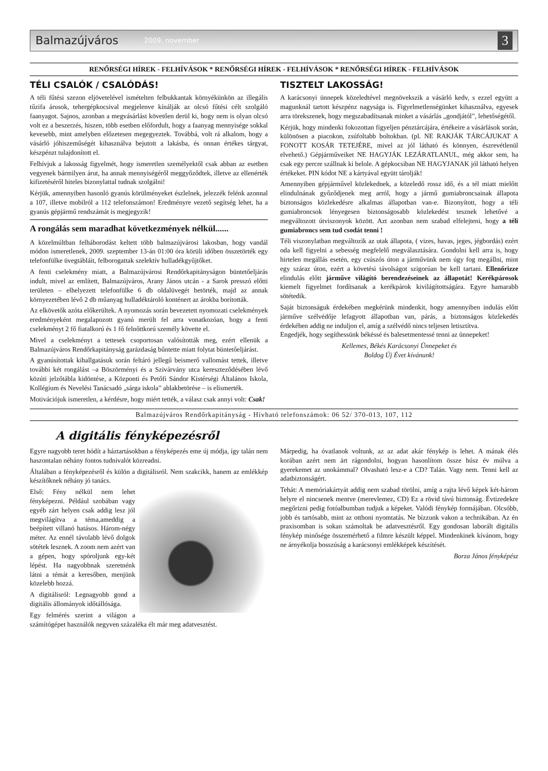Balmazújváros 2009. november 3
RENŐRSÉGI HÍREK - FELHÍVÁSOK * RENŐRSÉGI HÍREK - FELHÍVÁSOK * RENŐRSÉGI HÍREK - FELHÍVÁSOK
TÉLI CSALÓK / CSALÓDÁS!
A téli fűtési szezon eljövetelével ismételten felbukkantak környékünkön az illegális tűzifa árusok, tehergépkocsival megjelenve kínálják az olcsó fűtési célt szolgáló faanyagot. Sajnos, azonban a megvásárlást követően derül ki, hogy nem is olyan olcsó volt ez a beszerzés, hiszen, több esetben előfordult, hogy a faanyag mennyisége sokkal kevesebb, mint amelyben előzetesen megegyeztek. Továbbá, volt rá alkalom, hogy a vásárló jóhiszeműségét kihasználva bejutott a lakásba, és onnan értékes tárgyat, készpénzt tulajdonított el.
Felhívjuk a lakosság figyelmét, hogy ismeretlen személyektől csak abban az esetben vegyenek bármilyen árut, ha annak mennyiségéről meggyőződtek, illetve az ellenérték kifizetéséről hiteles bizonylattal tudnak szolgálni!
Kérjük, amennyiben hasonló gyanús körülményeket észlelnek, jelezzék felénk azonnal a 107, illetve mobilról a 112 telefonszámon! Eredményre vezető segítség lehet, ha a gyanús gépjármű rendszámát is megjegyzik!
A rongálás sem maradhat következmények nélkül......
A közelmúltban felháborodást keltett több balmazújvárosi lakosban, hogy vandál módon ismeretlenek, 2009. szeptember 13-án 01:00 óra körüli időben összetörték egy telefonfülke üvegtábláit, felborogattak szelektív hulladékgyűjtőket.
A fenti cselekmény miatt, a Balmazújvárosi Rendőrkapitányságon büntetőeljárás indult, mivel az említett, Balmazújváros, Arany János utcán - a Sarok presszó előtti területen – elhelyezett telefonfülke 6 db oldalüvegét betörték, majd az annak környezetében lévő 2 db műanyag hulladéktároló konténert az árokba borították.
Az elkövetők azóta előkerültek. A nyomozás során bevezetett nyomozati cselekmények eredményeként megalapozott gyanú merült fel arra vonatkozóan, hogy a fenti cselekményt 2 fő fiatalkorú és 1 fő felnőttkorú személy követte el.
Mivel a cselekményt a tettesek csoportosan valósították meg, ezért ellenük a Balmazújváros Rendőrkapitányság garázdaság bűntette miatt folytat büntetőeljárást.
A gyanúsítottak kihallgatásuk során feltáró jellegű beismerő vallomást tettek, illetve további két rongálást –a Böszörményi és a Szivárvány utca kereszteződésében lévő közúti jelzőtábla kidöntése, a Központi és Petőfi Sándor Kistérségi Általános Iskola, Kollégium és Nevelési Tanácsadó „sárga iskola” ablakbetörése – is elismerték.
Motivációjuk ismeretlen, a kérdésre, hogy miért tették, a válasz csak annyi volt: Csak!
TISZTELT LAKOSSÁG!
A karácsonyi ünnepek közeledtével megnövekszik a vásárló kedv, s ezzel együtt a magunknál tartott készpénz nagysága is. Figyelmetlenségünket kihasználva, egyesek arra törekszenek, hogy megszabadítsanak minket a vásárlás „gondjától”, lehetőségétől.
Kérjük, hogy mindenki fokozottan figyeljen pénztárcájára, értékeire a vásárlások során, különösen a piacokon, zsúfoltabb boltokban. (pl. NE RAKJÁK TÁRCÁJUKAT A FONOTT KOSÁR TETEJÉRE, mivel az jól látható és könnyen, észrevétlenül elvehető.) Gépjárműveiket NE HAGYJÁK LEZÁRATLANUL, még akkor sem, ha csak egy percre szállnak ki belole. A gépkocsiban NE HAGYJANAK jól látható helyen értékeket. PIN kódot NE a kártyával együtt tárolják!
Amennyiben gépjárművel közlekednek, a közeledő rossz idő, és a tél miatt mielőtt elindulnának győződjenek meg arról, hogy a jármű gumiabroncsainak állapota biztonságos közlekedésre alkalmas állapotban van-e. Bizonyított, hogy a téli gumiabroncsok lényegesen biztonságosabb közlekedést tesznek lehetővé a megváltozott útviszonyok között. Azt azonban nem szabad elfelejteni, hogy a téli gumiabroncs sem tud csodát tenni !
Téli viszonylatban megváltozik az utak állapota, ( vizes, havas, jeges, jégbordás) ezért oda kell figyelni a sebesség megfelelő megválasztására. Gondolni kell arra is, hogy hirtelen megállás esetén, egy csúszós úton a járművünk nem úgy fog megállni, mint egy száraz úton, ezért a követési távolságot szigorúan be kell tartani. Ellenőrizze elindulás előtt járműve világító berendezéseinek az állapotát! Kerékpárosok kiemelt figyelmet fordítsanak a kerékpárok kivilágítottságára. Egyre hamarabb sötétedik.
Saját biztonságuk érdekében megkérünk mindenkit, hogy amennyiben indulás előtt járműve szélvédője lefagyott állapotban van, párás, a biztonságos közlekedés érdekében addig ne induljon el, amíg a szélvédő nincs teljesen letisztítva.
Engedjék, hogy segíthessünk békéssé és balesetmentessé tenni az ünnepeket!
Kellemes, Békés Karácsonyi Ünnepeket és
Boldog Új Évet kívánunk!
Balmazújváros Rendőrkapitányság - Hívható telefonszámok: 06 52/ 370-013, 107, 112
A digitális fényképezésről
Egyre nagyobb teret hódít a háztartásokban a fényképezés eme új módja, így talán nem haszontalan néhány fontos tudnivalót közreadni.
Általában a fényképezésről és külön a digitálisról. Nem szakcikk, hanem az emlékkép készítőknek néhány jó tanács.
Első: Fény nélkül nem lehet fényképezni. Például szobában vagy egyéb zárt helyen csak addig lesz jól megvilágítva a téma,ameddig a beépített villanó hatásos. Három-négy méter. Az ennél távolabb lévő dolgok sötétek lesznek. A zoom nem azért van a gépen, hogy spóroljunk egy-két lépést. Ha nagyobbnak szeretnénk látni a témát a keresőben, menjünk közelebb hozzá.
A digitálisról: Legnagyobb gond a digitális állományok időtállósága.
Egy felmérés szerint a világon a számítógépet használók negyven százaléka élt már meg adatvesztést.
Márpedig, ha óvatlanok voltunk, az az adat akár fénykép is lehet. A mának élés korában azért nem árt rágondolni, hogyan hasonlítom össze húsz év múlva a gyerekemet az unokámmal? Olvasható lesz-e a CD? Talán. Vagy nem. Tenni kell az adatbiztonságért.
Tehát: A memóriakártyát addig nem szabad törölni, amíg a rajta lévő képek két-három helyre el nincsenek mentve (merevlemez, CD) Ez a rövid távú biztonság. Évtizedekre megőrizni pedig fotóalbumban tudjuk a képeket. Valódi fénykép formájában. Olcsóbb, jobb és tartósabb, mint az otthoni nyomtatás. Ne bízzunk vakon a technikában. Az én praxisomban is sokan számoltak be adatvesztésről. Egy gondosan laborált digitális fénykép minősége összemérhető a filmre készült képpel. Mindenkinek kívánom, hogy ne árnyékolja bosszúság a karácsonyi emlékképek készítését.
Borza János fényképész